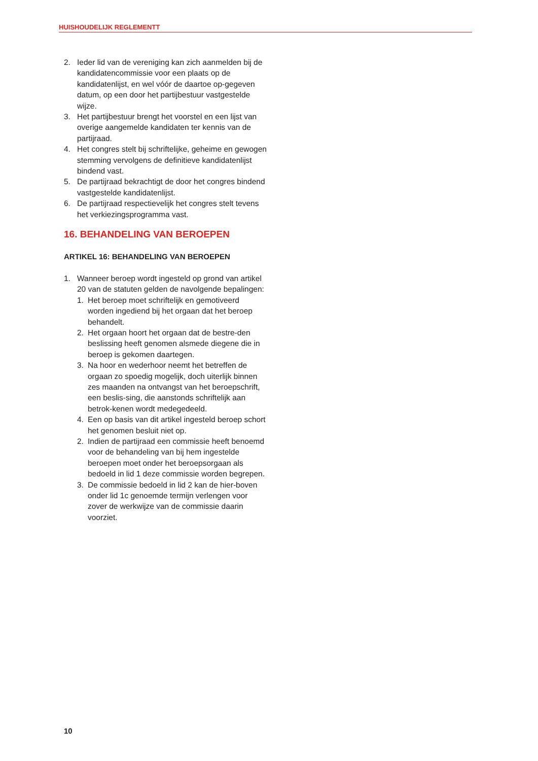HUISHOUDELIJK REGLEMENTT
2. Ieder lid van de vereniging kan zich aanmelden bij de kandidatencommissie voor een plaats op de kandidatenlijst, en wel vóór de daartoe op-gegeven datum, op een door het partijbestuur vastgestelde wijze.
3. Het partijbestuur brengt het voorstel en een lijst van overige aangemelde kandidaten ter kennis van de partijraad.
4. Het congres stelt bij schriftelijke, geheime en gewogen stemming vervolgens de definitieve kandidatenlijst bindend vast.
5. De partijraad bekrachtigt de door het congres bindend vastgestelde kandidatenlijst.
6. De partijraad respectievelijk het congres stelt tevens het verkiezingsprogramma vast.
16. BEHANDELING VAN BEROEPEN
ARTIKEL 16: BEHANDELING VAN BEROEPEN
1. Wanneer beroep wordt ingesteld op grond van artikel 20 van de statuten gelden de navolgende bepalingen:
1. Het beroep moet schriftelijk en gemotiveerd worden ingediend bij het orgaan dat het beroep behandelt.
2. Het orgaan hoort het orgaan dat de bestre-den beslissing heeft genomen alsmede diegene die in beroep is gekomen daartegen.
3. Na hoor en wederhoor neemt het betreffen de orgaan zo spoedig mogelijk, doch uiterlijk binnen zes maanden na ontvangst van het beroepschrift, een beslis-sing, die aanstonds schriftelijk aan betrok-kenen wordt medegedeeld.
4. Een op basis van dit artikel ingesteld beroep schort het genomen besluit niet op.
2. Indien de partijraad een commissie heeft benoemd voor de behandeling van bij hem ingestelde beroepen moet onder het beroepsorgaan als bedoeld in lid 1 deze commissie worden begrepen.
3. De commissie bedoeld in lid 2 kan de hier-boven onder lid 1c genoemde termijn verlengen voor zover de werkwijze van de commissie daarin voorziet.
10